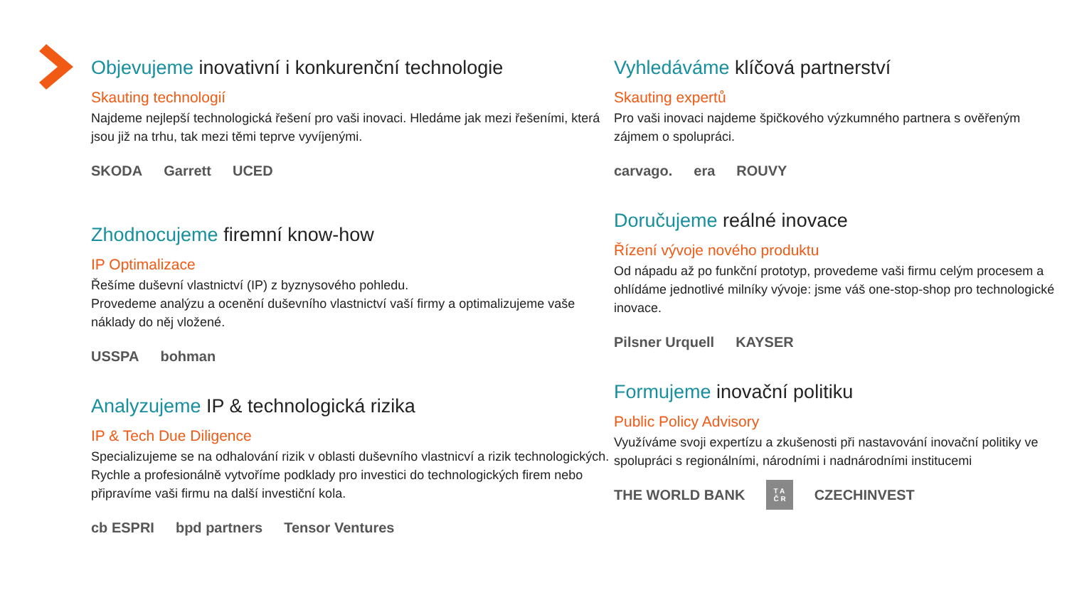Objevujeme inovativní i konkurenční technologie
Skauting technologií
Najdeme nejlepší technologická řešení pro vaši inovaci. Hledáme jak mezi řešeními, která jsou již na trhu, tak mezi těmi teprve vyvíjenými.
SKODA Garrett UCED
Zhodnocujeme firemní know-how
IP Optimalizace
Řešíme duševní vlastnictví (IP) z byznysového pohledu.
Provedeme analýzu a ocenění duševního vlastnictví vaší firmy a optimalizujeme vaše náklady do něj vložené.
USSPA bohman
Analyzujeme IP & technologická rizika
IP & Tech Due Diligence
Specializujeme se na odhalování rizik v oblasti duševního vlastnicví a rizik technologických. Rychle a profesionálně vytvoříme podklady pro investici do technologických firem nebo připravíme vaši firmu na další investiční kola.
cb ESPRI bpd partners Tensor Ventures
Vyhledáváme klíčová partnerství
Skauting expertů
Pro vaši inovaci najdeme špičkového výzkumného partnera s ověřeným zájmem o spolupráci.
carvago. era ROUVY
Doručujeme reálné inovace
Řízení vývoje nového produktu
Od nápadu až po funkční prototyp, provedeme vaši firmu celým procesem a ohlídáme jednotlivé milníky vývoje: jsme váš one-stop-shop pro technologické inovace.
Pilsner Urquell KAYSER
Formujeme inovační politiku
Public Policy Advisory
Využíváme svoji expertízu a zkušenosti při nastavování inovační politiky ve spolupráci s regionálními, národními i nadnárodními institucemi
THE WORLD BANK T A
Č R CZECHINVEST